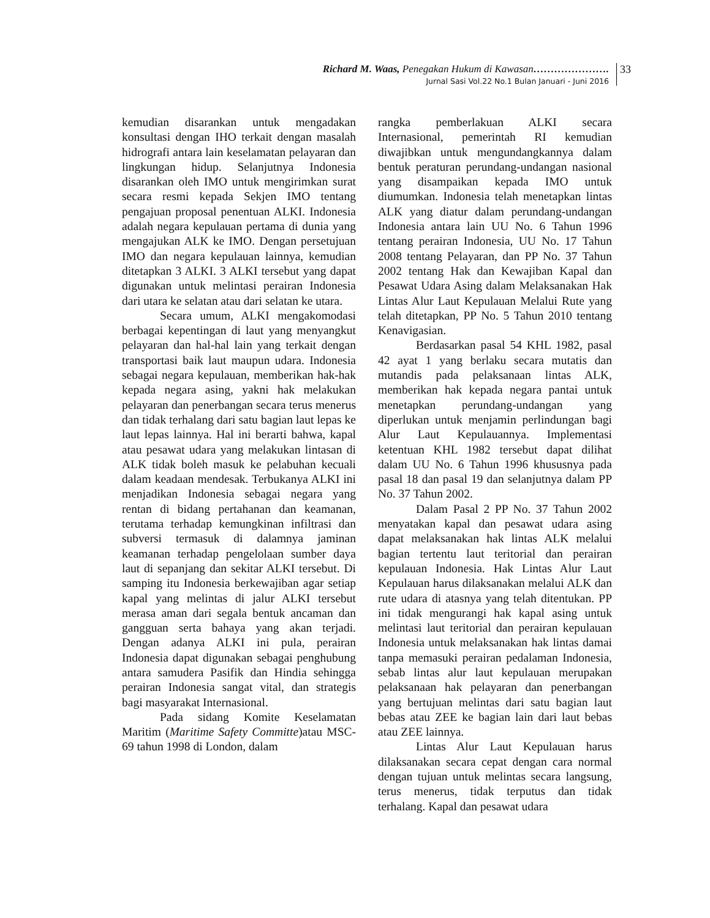Richard M. Waas, Penegakan Hukum di Kawasan………………….
Jurnal Sasi Vol.22 No.1 Bulan Januari - Juni 2016
33
kemudian disarankan untuk mengadakan konsultasi dengan IHO terkait dengan masalah hidrografi antara lain keselamatan pelayaran dan lingkungan hidup. Selanjutnya Indonesia disarankan oleh IMO untuk mengirimkan surat secara resmi kepada Sekjen IMO tentang pengajuan proposal penentuan ALKI. Indonesia adalah negara kepulauan pertama di dunia yang mengajukan ALK ke IMO. Dengan persetujuan IMO dan negara kepulauan lainnya, kemudian ditetapkan 3 ALKI. 3 ALKI tersebut yang dapat digunakan untuk melintasi perairan Indonesia dari utara ke selatan atau dari selatan ke utara.
Secara umum, ALKI mengakomodasi berbagai kepentingan di laut yang menyangkut pelayaran dan hal-hal lain yang terkait dengan transportasi baik laut maupun udara. Indonesia sebagai negara kepulauan, memberikan hak-hak kepada negara asing, yakni hak melakukan pelayaran dan penerbangan secara terus menerus dan tidak terhalang dari satu bagian laut lepas ke laut lepas lainnya. Hal ini berarti bahwa, kapal atau pesawat udara yang melakukan lintasan di ALK tidak boleh masuk ke pelabuhan kecuali dalam keadaan mendesak. Terbukanya ALKI ini menjadikan Indonesia sebagai negara yang rentan di bidang pertahanan dan keamanan, terutama terhadap kemungkinan infiltrasi dan subversi termasuk di dalamnya jaminan keamanan terhadap pengelolaan sumber daya laut di sepanjang dan sekitar ALKI tersebut. Di samping itu Indonesia berkewajiban agar setiap kapal yang melintas di jalur ALKI tersebut merasa aman dari segala bentuk ancaman dan gangguan serta bahaya yang akan terjadi. Dengan adanya ALKI ini pula, perairan Indonesia dapat digunakan sebagai penghubung antara samudera Pasifik dan Hindia sehingga perairan Indonesia sangat vital, dan strategis bagi masyarakat Internasional.
Pada sidang Komite Keselamatan Maritim (Maritime Safety Committe)atau MSC-69 tahun 1998 di London, dalam
rangka pemberlakuan ALKI secara Internasional, pemerintah RI kemudian diwajibkan untuk mengundangkannya dalam bentuk peraturan perundang-undangan nasional yang disampaikan kepada IMO untuk diumumkan. Indonesia telah menetapkan lintas ALK yang diatur dalam perundang-undangan Indonesia antara lain UU No. 6 Tahun 1996 tentang perairan Indonesia, UU No. 17 Tahun 2008 tentang Pelayaran, dan PP No. 37 Tahun 2002 tentang Hak dan Kewajiban Kapal dan Pesawat Udara Asing dalam Melaksanakan Hak Lintas Alur Laut Kepulauan Melalui Rute yang telah ditetapkan, PP No. 5 Tahun 2010 tentang Kenavigasian.
Berdasarkan pasal 54 KHL 1982, pasal 42 ayat 1 yang berlaku secara mutatis dan mutandis pada pelaksanaan lintas ALK, memberikan hak kepada negara pantai untuk menetapkan perundang-undangan yang diperlukan untuk menjamin perlindungan bagi Alur Laut Kepulauannya. Implementasi ketentuan KHL 1982 tersebut dapat dilihat dalam UU No. 6 Tahun 1996 khususnya pada pasal 18 dan pasal 19 dan selanjutnya dalam PP No. 37 Tahun 2002.
Dalam Pasal 2 PP No. 37 Tahun 2002 menyatakan kapal dan pesawat udara asing dapat melaksanakan hak lintas ALK melalui bagian tertentu laut teritorial dan perairan kepulauan Indonesia. Hak Lintas Alur Laut Kepulauan harus dilaksanakan melalui ALK dan rute udara di atasnya yang telah ditentukan. PP ini tidak mengurangi hak kapal asing untuk melintasi laut teritorial dan perairan kepulauan Indonesia untuk melaksanakan hak lintas damai tanpa memasuki perairan pedalaman Indonesia, sebab lintas alur laut kepulauan merupakan pelaksanaan hak pelayaran dan penerbangan yang bertujuan melintas dari satu bagian laut bebas atau ZEE ke bagian lain dari laut bebas atau ZEE lainnya.
Lintas Alur Laut Kepulauan harus dilaksanakan secara cepat dengan cara normal dengan tujuan untuk melintas secara langsung, terus menerus, tidak terputus dan tidak terhalang. Kapal dan pesawat udara